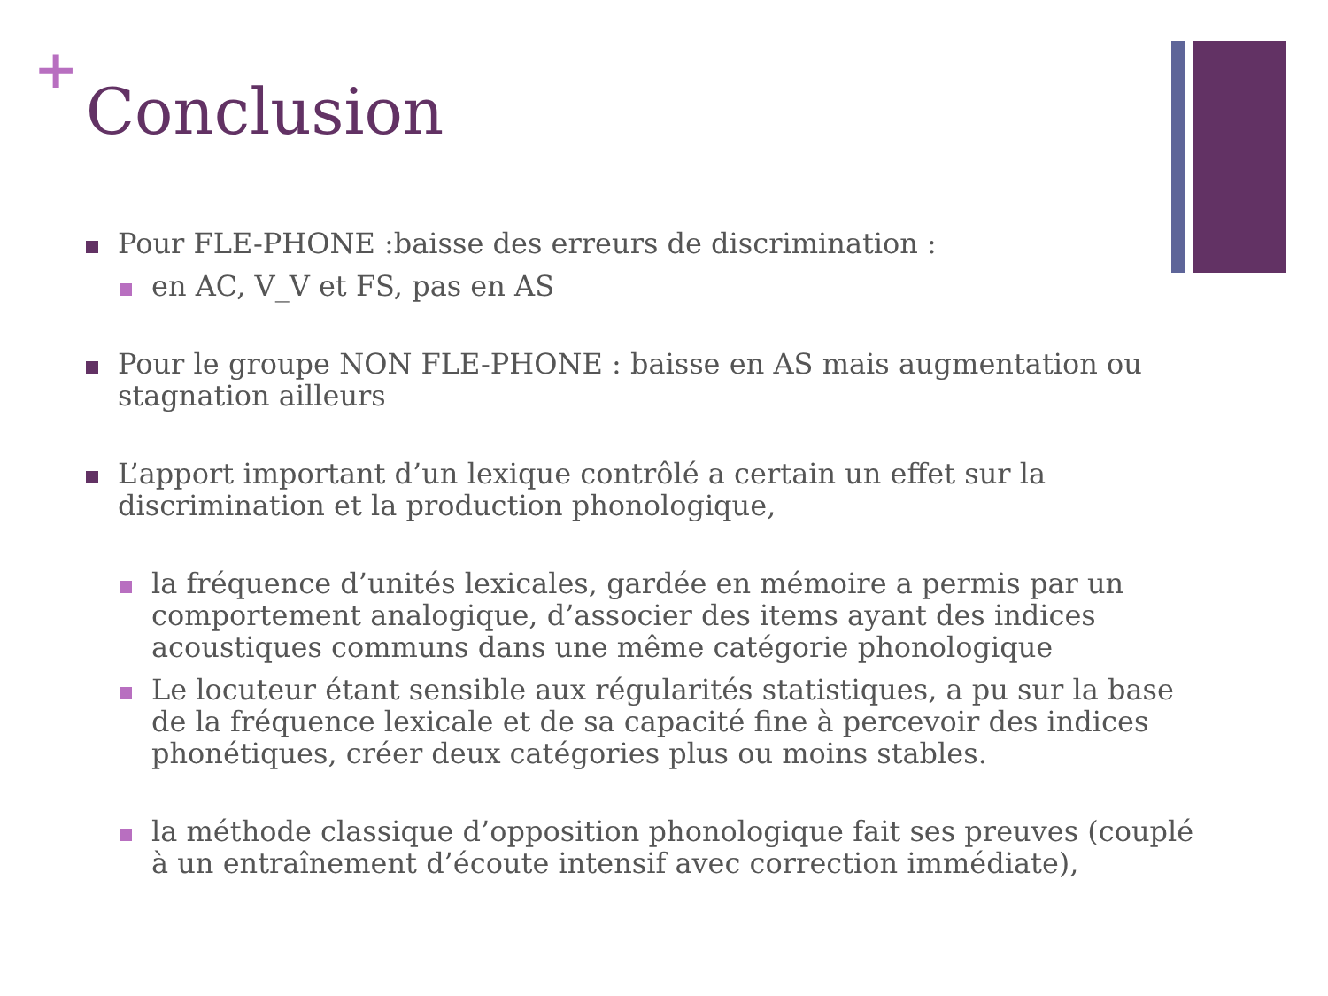+
Conclusion
Pour FLE-PHONE :baisse des erreurs de discrimination :
en AC, V_V et FS, pas en AS
Pour le groupe NON FLE-PHONE : baisse en AS mais augmentation ou stagnation ailleurs
L’apport important d’un lexique contrôlé a certain un effet sur la discrimination et la production phonologique,
la fréquence d’unités lexicales, gardée en mémoire a permis par un comportement analogique, d’associer des items ayant des indices acoustiques communs dans une même catégorie phonologique
Le locuteur étant sensible aux régularités statistiques, a pu sur la base de la fréquence lexicale et de sa capacité fine à percevoir des indices phonétiques, créer deux catégories plus ou moins stables.
la méthode classique d’opposition phonologique fait ses preuves (couplé à un entraînement d’écoute intensif avec correction immédiate),